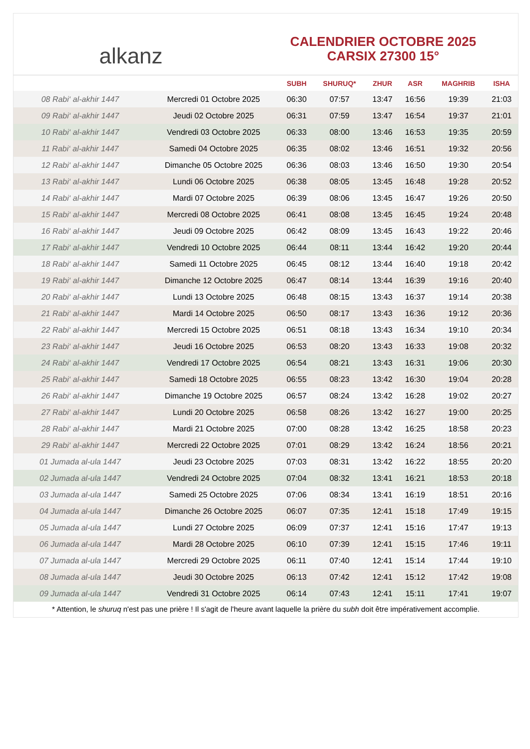alkanz
CALENDRIER OCTOBRE 2025
CARSIX 27300 15°
| | | SUBH | SHURUQ* | ZHUR | ASR | MAGHRIB | ISHA |
| --- | --- | --- | --- | --- | --- | --- | --- |
| 08 Rabi‘ al-akhir 1447 | Mercredi 01 Octobre 2025 | 06:30 | 07:57 | 13:47 | 16:56 | 19:39 | 21:03 |
| 09 Rabi‘ al-akhir 1447 | Jeudi 02 Octobre 2025 | 06:31 | 07:59 | 13:47 | 16:54 | 19:37 | 21:01 |
| 10 Rabi‘ al-akhir 1447 | Vendredi 03 Octobre 2025 | 06:33 | 08:00 | 13:46 | 16:53 | 19:35 | 20:59 |
| 11 Rabi‘ al-akhir 1447 | Samedi 04 Octobre 2025 | 06:35 | 08:02 | 13:46 | 16:51 | 19:32 | 20:56 |
| 12 Rabi‘ al-akhir 1447 | Dimanche 05 Octobre 2025 | 06:36 | 08:03 | 13:46 | 16:50 | 19:30 | 20:54 |
| 13 Rabi‘ al-akhir 1447 | Lundi 06 Octobre 2025 | 06:38 | 08:05 | 13:45 | 16:48 | 19:28 | 20:52 |
| 14 Rabi‘ al-akhir 1447 | Mardi 07 Octobre 2025 | 06:39 | 08:06 | 13:45 | 16:47 | 19:26 | 20:50 |
| 15 Rabi‘ al-akhir 1447 | Mercredi 08 Octobre 2025 | 06:41 | 08:08 | 13:45 | 16:45 | 19:24 | 20:48 |
| 16 Rabi‘ al-akhir 1447 | Jeudi 09 Octobre 2025 | 06:42 | 08:09 | 13:45 | 16:43 | 19:22 | 20:46 |
| 17 Rabi‘ al-akhir 1447 | Vendredi 10 Octobre 2025 | 06:44 | 08:11 | 13:44 | 16:42 | 19:20 | 20:44 |
| 18 Rabi‘ al-akhir 1447 | Samedi 11 Octobre 2025 | 06:45 | 08:12 | 13:44 | 16:40 | 19:18 | 20:42 |
| 19 Rabi‘ al-akhir 1447 | Dimanche 12 Octobre 2025 | 06:47 | 08:14 | 13:44 | 16:39 | 19:16 | 20:40 |
| 20 Rabi‘ al-akhir 1447 | Lundi 13 Octobre 2025 | 06:48 | 08:15 | 13:43 | 16:37 | 19:14 | 20:38 |
| 21 Rabi‘ al-akhir 1447 | Mardi 14 Octobre 2025 | 06:50 | 08:17 | 13:43 | 16:36 | 19:12 | 20:36 |
| 22 Rabi‘ al-akhir 1447 | Mercredi 15 Octobre 2025 | 06:51 | 08:18 | 13:43 | 16:34 | 19:10 | 20:34 |
| 23 Rabi‘ al-akhir 1447 | Jeudi 16 Octobre 2025 | 06:53 | 08:20 | 13:43 | 16:33 | 19:08 | 20:32 |
| 24 Rabi‘ al-akhir 1447 | Vendredi 17 Octobre 2025 | 06:54 | 08:21 | 13:43 | 16:31 | 19:06 | 20:30 |
| 25 Rabi‘ al-akhir 1447 | Samedi 18 Octobre 2025 | 06:55 | 08:23 | 13:42 | 16:30 | 19:04 | 20:28 |
| 26 Rabi‘ al-akhir 1447 | Dimanche 19 Octobre 2025 | 06:57 | 08:24 | 13:42 | 16:28 | 19:02 | 20:27 |
| 27 Rabi‘ al-akhir 1447 | Lundi 20 Octobre 2025 | 06:58 | 08:26 | 13:42 | 16:27 | 19:00 | 20:25 |
| 28 Rabi‘ al-akhir 1447 | Mardi 21 Octobre 2025 | 07:00 | 08:28 | 13:42 | 16:25 | 18:58 | 20:23 |
| 29 Rabi‘ al-akhir 1447 | Mercredi 22 Octobre 2025 | 07:01 | 08:29 | 13:42 | 16:24 | 18:56 | 20:21 |
| 01 Jumada al-ula 1447 | Jeudi 23 Octobre 2025 | 07:03 | 08:31 | 13:42 | 16:22 | 18:55 | 20:20 |
| 02 Jumada al-ula 1447 | Vendredi 24 Octobre 2025 | 07:04 | 08:32 | 13:41 | 16:21 | 18:53 | 20:18 |
| 03 Jumada al-ula 1447 | Samedi 25 Octobre 2025 | 07:06 | 08:34 | 13:41 | 16:19 | 18:51 | 20:16 |
| 04 Jumada al-ula 1447 | Dimanche 26 Octobre 2025 | 06:07 | 07:35 | 12:41 | 15:18 | 17:49 | 19:15 |
| 05 Jumada al-ula 1447 | Lundi 27 Octobre 2025 | 06:09 | 07:37 | 12:41 | 15:16 | 17:47 | 19:13 |
| 06 Jumada al-ula 1447 | Mardi 28 Octobre 2025 | 06:10 | 07:39 | 12:41 | 15:15 | 17:46 | 19:11 |
| 07 Jumada al-ula 1447 | Mercredi 29 Octobre 2025 | 06:11 | 07:40 | 12:41 | 15:14 | 17:44 | 19:10 |
| 08 Jumada al-ula 1447 | Jeudi 30 Octobre 2025 | 06:13 | 07:42 | 12:41 | 15:12 | 17:42 | 19:08 |
| 09 Jumada al-ula 1447 | Vendredi 31 Octobre 2025 | 06:14 | 07:43 | 12:41 | 15:11 | 17:41 | 19:07 |
* Attention, le shuruq n'est pas une prière ! Il s'agit de l'heure avant laquelle la prière du subh doit être impérativement accomplie.